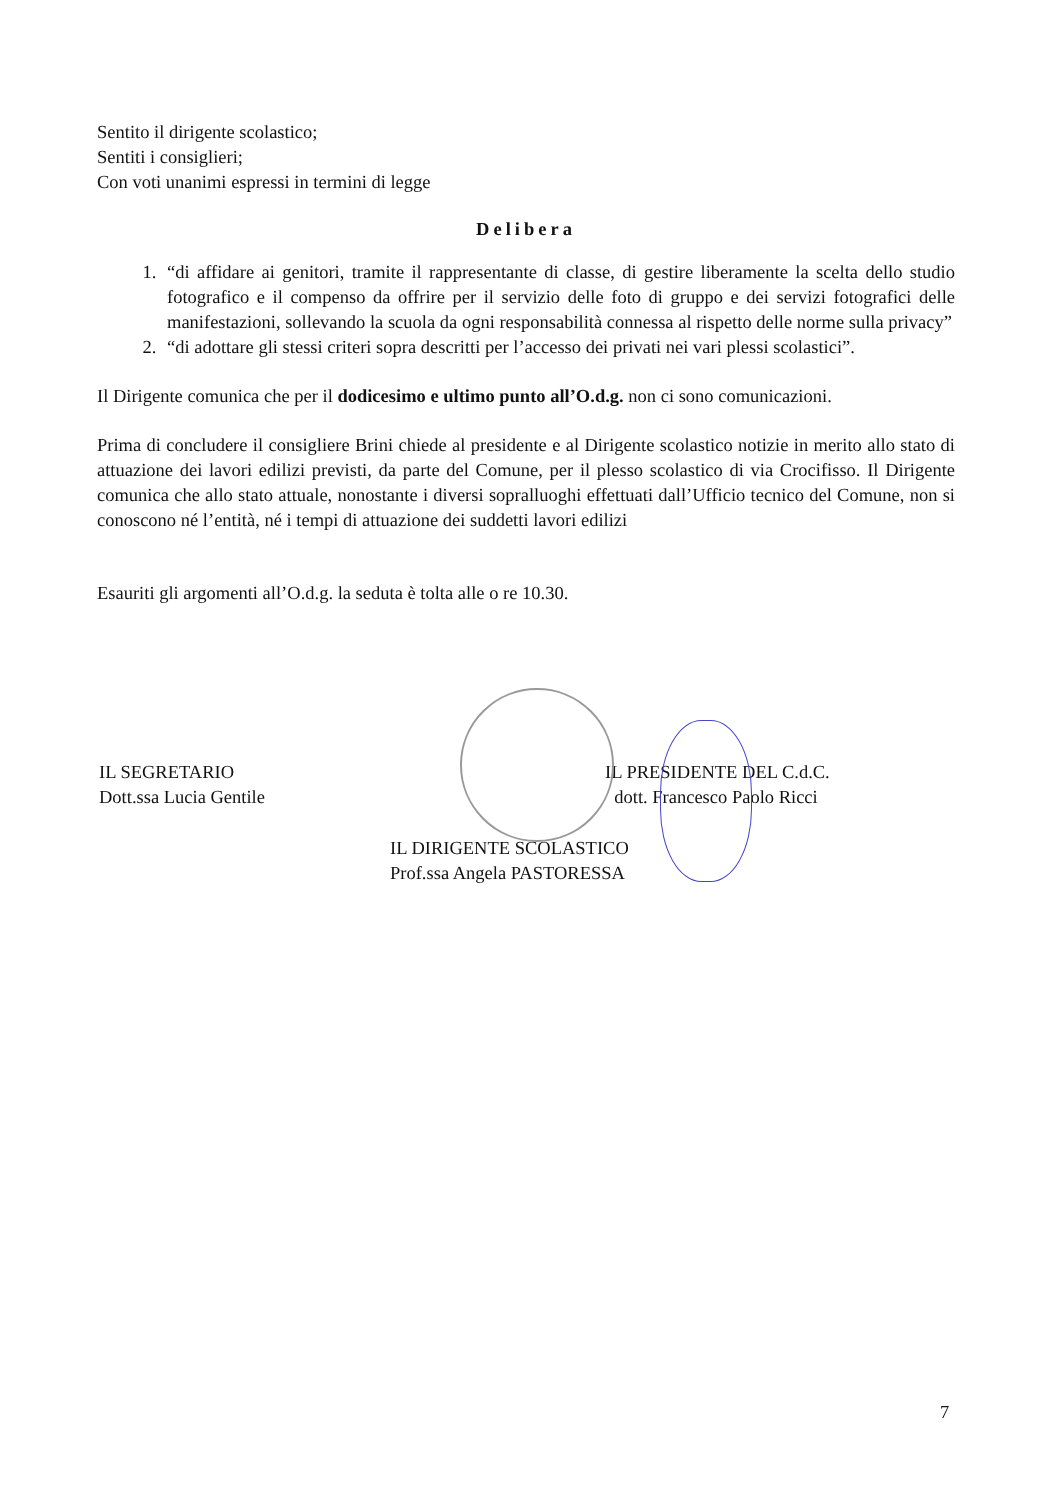Sentito il dirigente scolastico;
Sentiti i consiglieri;
Con voti unanimi espressi in termini di legge
Delibera
1. “di affidare ai genitori, tramite il rappresentante di classe, di gestire liberamente la scelta dello studio fotografico e il compenso da offrire per il servizio delle foto di gruppo e dei servizi fotografici delle manifestazioni, sollevando la scuola da ogni responsabilità connessa al rispetto delle norme sulla privacy”
2. “di adottare gli stessi criteri sopra descritti per l’accesso dei privati nei vari plessi scolastici”.
Il Dirigente comunica che per il dodicesimo e ultimo punto all’O.d.g. non ci sono comunicazioni.
Prima di concludere il consigliere Brini chiede al presidente e al Dirigente scolastico notizie in merito allo stato di attuazione dei lavori edilizi previsti, da parte del Comune, per il plesso scolastico di via Crocifisso. Il Dirigente comunica che allo stato attuale, nonostante i diversi sopralluoghi effettuati dall’Ufficio tecnico del Comune, non si conoscono né l’entità, né i tempi di attuazione dei suddetti lavori edilizi
Esauriti gli argomenti all’O.d.g. la seduta è tolta alle o re 10.30.
IL SEGRETARIO
Dott.ssa Lucia Gentile
IL PRESIDENTE DEL C.d.C.
dott. Francesco Paolo Ricci
IL DIRIGENTE SCOLASTICO
Prof.ssa Angela PASTORESSA
7